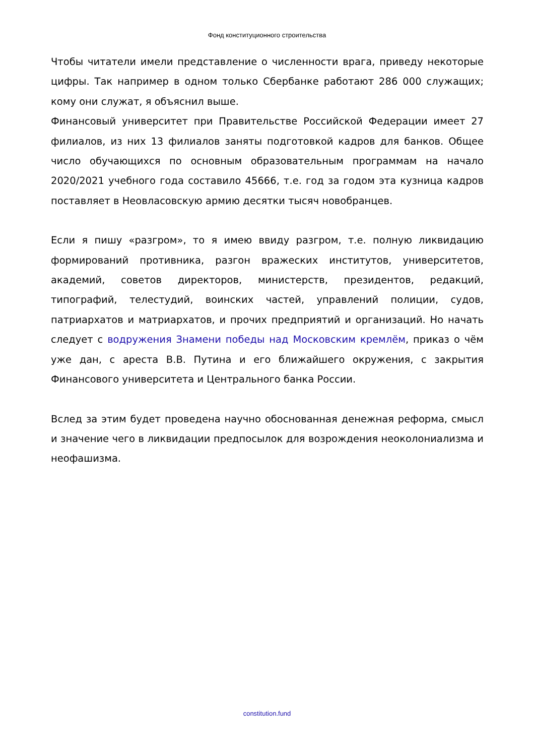Фонд конституционного строительства
Чтобы читатели имели представление о численности врага, приведу некоторые цифры. Так например в одном только Сбербанке работают 286 000 служащих; кому они служат, я объяснил выше.
Финансовый университет при Правительстве Российской Федерации имеет 27 филиалов, из них 13 филиалов заняты подготовкой кадров для банков. Общее число обучающихся по основным образовательным программам на начало 2020/2021 учебного года составило 45666, т.е. год за годом эта кузница кадров поставляет в Неовласовскую армию десятки тысяч новобранцев.
Если я пишу «разгром», то я имею ввиду разгром, т.е. полную ликвидацию формирований противника, разгон вражеских институтов, университетов, академий, советов директоров, министерств, президентов, редакций, типографий, телестудий, воинских частей, управлений полиции, судов, патриархатов и матриархатов, и прочих предприятий и организаций. Но начать следует с водружения Знамени победы над Московским кремлём, приказ о чём уже дан, с ареста В.В. Путина и его ближайшего окружения, с закрытия Финансового университета и Центрального банка России.
Вслед за этим будет проведена научно обоснованная денежная реформа, смысл и значение чего в ликвидации предпосылок для возрождения неоколониализма и неофашизма.
constitution.fund